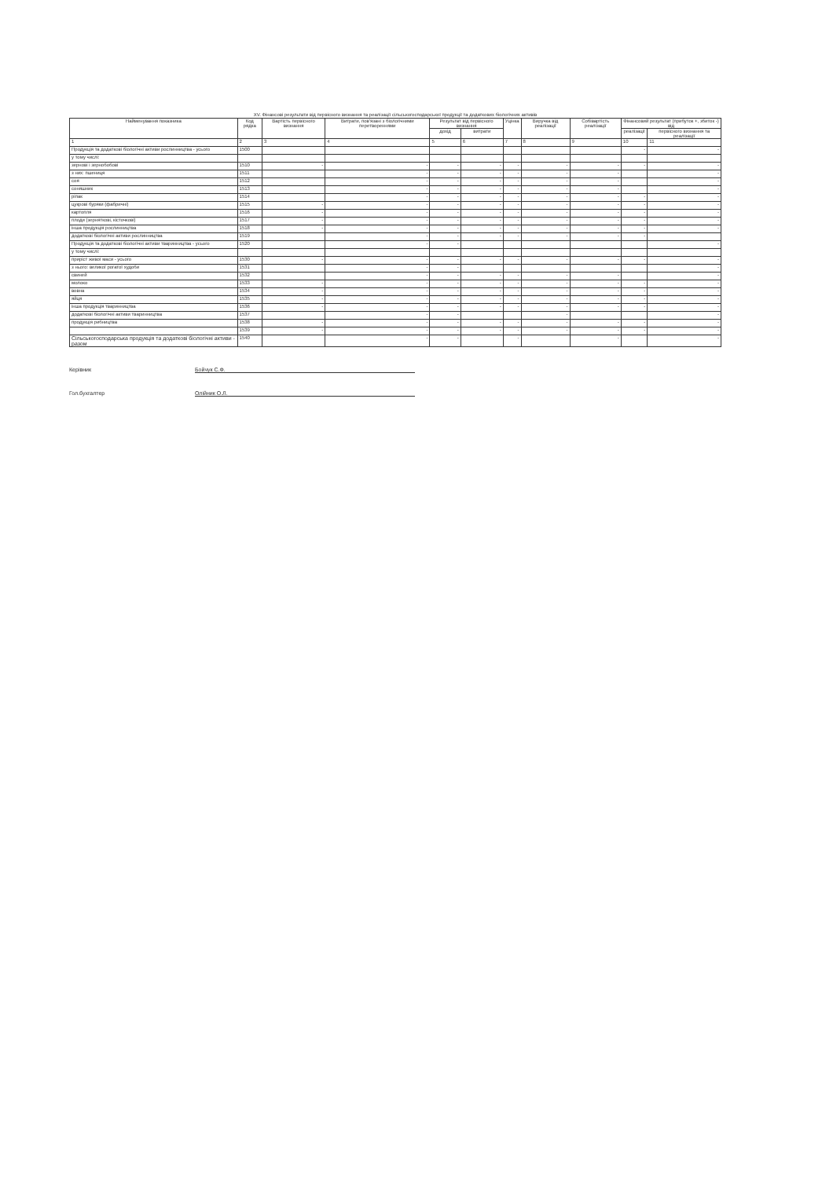XV. Фінансові результати від первісного визнання та реалізації сільськогосподарської продукції та додаткових біологічних активів
| Найменування показника | Код рядка | Вартість первісного визнання | Витрати, пов'язані з біологічними перетвореннями | Результат від первісного визнання | | Уцінка | Виручка від реалізації | Собівартість реалізації | Фінансовий результат (прибуток +, збиток -) від | |
| --- | --- | --- | --- | --- | --- | --- | --- | --- | --- | --- |
| | | | | дохід | витрати | | | | реалізації | первісного визнання та реалізації |
| 1 | 2 | 3 | 4 | 5 | 6 | 7 | 8 | 9 | 10 | 11 |
| Продукція та додаткові біологічні активи рослинництва - усього | 1500 | | | | | | | | - | - |
| у тому числі: | | | | | | | | | | |
| зернові і зернобобові | 1510 | - | - | - | - | - | - | - | - | - |
| з них: пшениця | 1511 | | - | - | - | - | - | - | | - |
| соя | 1512 | | - | - | - | - | - | - | | - |
| соняшник | 1513 | | - | - | - | - | - | - | | - |
| ріпак | 1514 | | - | - | - | - | - | - | - | - |
| цукрові буряки (фабричні) | 1515 | - | - | - | - | - | - | - | - | - |
| картопля | 1516 | - | - | - | - | - | - | - | - | - |
| плоди (зерняткові, кісточкові) | 1517 | - | - | - | - | - | - | - | - | - |
| інша продукція рослинництва | 1518 | - | - | - | - | - | - | - | - | - |
| додаткові біологічні активи рослинництва | 1519 | | - | - | - | - | - | - | - | |
| Продукція та додаткові біологічні активи тваринництва - усього | 1520 | | - | - | | | | | | - |
| у тому числі: | | | | | | | | | | |
| приріст живої маси - усього | 1530 | - | - | - | - | - | - | - | - | - |
| з нього: великої рогатої худоби | 1531 | | - | - | | | | | | - |
| свиней | 1532 | | - | - | - | - | - | - | | - |
| молоко | 1533 | - | - | - | - | - | - | - | - | - |
| вовна | 1534 | - | - | - | - | - | - | - | - | - |
| яйця | 1535 | - | - | - | - | - | - | - | - | - |
| інша продукція тваринництва | 1536 | - | - | - | - | - | - | - | - | - |
| додаткові біологічні активи тваринництва | 1537 | | - | - | | | - | | | - |
| продукція рибництва | 1538 | - | - | - | - | - | - | - | - | - |
| | 1539 | - | - | - | - | - | - | - | - | - |
| Сільськогосподарська продукція та додаткові біологічні активи - разом | 1540 | | - | - | | - | | - | | - |
Керівник Бойчук С.Ф.
Гол.бухгалтер Олійник О.Л.